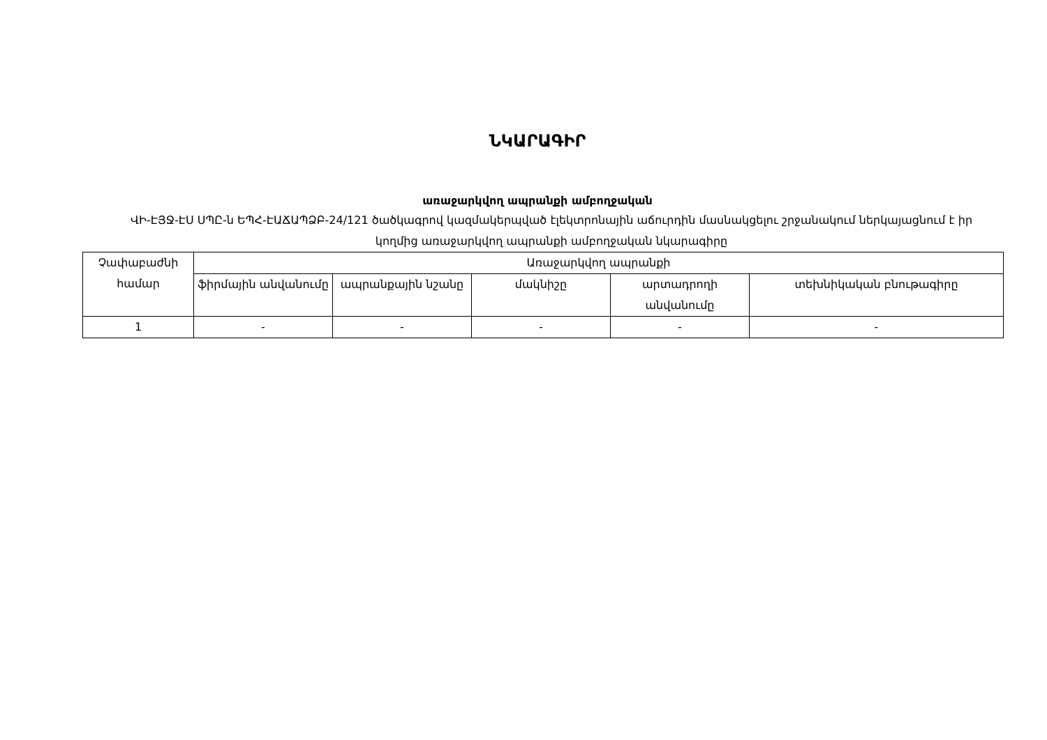ՆԿԱՐԱԳԻՐ
առաջարկվող ապրանքի ամբողջական
ՎԻ-ԷՅՋ-ԷՍ ՍՊԸ-ն ԵՊՀ-ԷԱՃԱՊՁԲ-24/121 ծածկագրով կազմակերպված էլեկտրոնային աճուրդին մասնակցելու շրջանակում ներկայացնում է իր կողմից առաջարկվող ապրանքի ամբողջական նկարագիրը
| Չափաբաժնի համար | Առաջարկվող ապրանքի | | | | |
| --- | --- | --- | --- | --- | --- |
| | ֆիրմային անվանումը | ապրանքային նշանը | մակնիշը | արտադրողի անվանումը | տեխնիկական բնութագիրը |
| 1 | - | - | - | - | - |